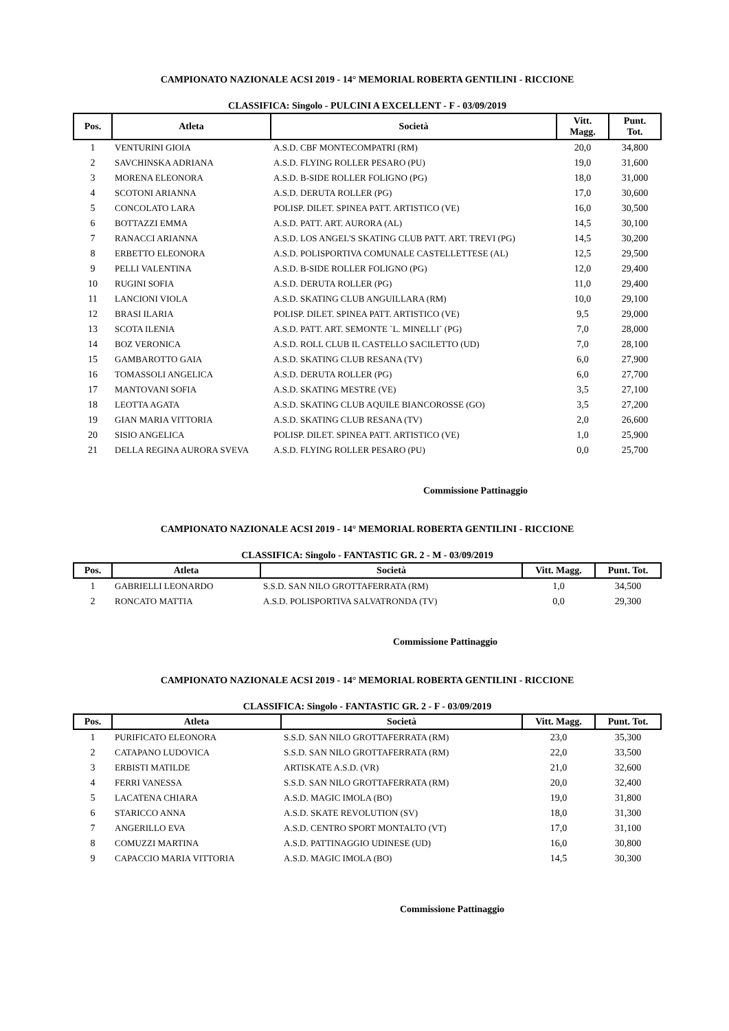CAMPIONATO NAZIONALE ACSI 2019 - 14° MEMORIAL ROBERTA GENTILINI - RICCIONE
CLASSIFICA: Singolo - PULCINI A EXCELLENT - F - 03/09/2019
| Pos. | Atleta | Società | Vitt. Magg. | Punt. Tot. |
| --- | --- | --- | --- | --- |
| 1 | VENTURINI GIOIA | A.S.D. CBF MONTECOMPATRI (RM) | 20,0 | 34,800 |
| 2 | SAVCHINSKA ADRIANA | A.S.D. FLYING ROLLER PESARO (PU) | 19,0 | 31,600 |
| 3 | MORENA ELEONORA | A.S.D. B-SIDE ROLLER FOLIGNO (PG) | 18,0 | 31,000 |
| 4 | SCOTONI ARIANNA | A.S.D. DERUTA ROLLER (PG) | 17,0 | 30,600 |
| 5 | CONCOLATO LARA | POLISP. DILET. SPINEA PATT. ARTISTICO (VE) | 16,0 | 30,500 |
| 6 | BOTTAZZI EMMA | A.S.D. PATT. ART. AURORA (AL) | 14,5 | 30,100 |
| 7 | RANACCI ARIANNA | A.S.D. LOS ANGEL'S SKATING CLUB PATT. ART. TREVI (PG) | 14,5 | 30,200 |
| 8 | ERBETTO ELEONORA | A.S.D. POLISPORTIVA COMUNALE CASTELLETTESE (AL) | 12,5 | 29,500 |
| 9 | PELLI VALENTINA | A.S.D. B-SIDE ROLLER FOLIGNO (PG) | 12,0 | 29,400 |
| 10 | RUGINI SOFIA | A.S.D. DERUTA ROLLER (PG) | 11,0 | 29,400 |
| 11 | LANCIONI VIOLA | A.S.D. SKATING CLUB ANGUILLARA (RM) | 10,0 | 29,100 |
| 12 | BRASI ILARIA | POLISP. DILET. SPINEA PATT. ARTISTICO (VE) | 9,5 | 29,000 |
| 13 | SCOTA ILENIA | A.S.D. PATT. ART. SEMONTE `L. MINELLI` (PG) | 7,0 | 28,000 |
| 14 | BOZ VERONICA | A.S.D. ROLL CLUB IL CASTELLO SACILETTO (UD) | 7,0 | 28,100 |
| 15 | GAMBAROTTO GAIA | A.S.D. SKATING CLUB RESANA (TV) | 6,0 | 27,900 |
| 16 | TOMASSOLI ANGELICA | A.S.D. DERUTA ROLLER (PG) | 6,0 | 27,700 |
| 17 | MANTOVANI SOFIA | A.S.D. SKATING MESTRE (VE) | 3,5 | 27,100 |
| 18 | LEOTTA AGATA | A.S.D. SKATING CLUB AQUILE BIANCOROSSE (GO) | 3,5 | 27,200 |
| 19 | GIAN MARIA VITTORIA | A.S.D. SKATING CLUB RESANA (TV) | 2,0 | 26,600 |
| 20 | SISIO ANGELICA | POLISP. DILET. SPINEA PATT. ARTISTICO (VE) | 1,0 | 25,900 |
| 21 | DELLA REGINA AURORA SVEVA | A.S.D. FLYING ROLLER PESARO (PU) | 0,0 | 25,700 |
Commissione Pattinaggio
CAMPIONATO NAZIONALE ACSI 2019 - 14° MEMORIAL ROBERTA GENTILINI - RICCIONE
CLASSIFICA: Singolo - FANTASTIC GR. 2 - M - 03/09/2019
| Pos. | Atleta | Società | Vitt. Magg. | Punt. Tot. |
| --- | --- | --- | --- | --- |
| 1 | GABRIELLI LEONARDO | S.S.D. SAN NILO GROTTAFERRATA (RM) | 1,0 | 34,500 |
| 2 | RONCATO MATTIA | A.S.D. POLISPORTIVA SALVATRONDA (TV) | 0,0 | 29,300 |
Commissione Pattinaggio
CAMPIONATO NAZIONALE ACSI 2019 - 14° MEMORIAL ROBERTA GENTILINI - RICCIONE
CLASSIFICA: Singolo - FANTASTIC GR. 2 - F - 03/09/2019
| Pos. | Atleta | Società | Vitt. Magg. | Punt. Tot. |
| --- | --- | --- | --- | --- |
| 1 | PURIFICATO ELEONORA | S.S.D. SAN NILO GROTTAFERRATA (RM) | 23,0 | 35,300 |
| 2 | CATAPANO LUDOVICA | S.S.D. SAN NILO GROTTAFERRATA (RM) | 22,0 | 33,500 |
| 3 | ERBISTI MATILDE | ARTISKATE A.S.D. (VR) | 21,0 | 32,600 |
| 4 | FERRI VANESSA | S.S.D. SAN NILO GROTTAFERRATA (RM) | 20,0 | 32,400 |
| 5 | LACATENA CHIARA | A.S.D. MAGIC IMOLA (BO) | 19,0 | 31,800 |
| 6 | STARICCO ANNA | A.S.D. SKATE REVOLUTION (SV) | 18,0 | 31,300 |
| 7 | ANGERILLO EVA | A.S.D. CENTRO SPORT MONTALTO (VT) | 17,0 | 31,100 |
| 8 | COMUZZI MARTINA | A.S.D. PATTINAGGIO UDINESE (UD) | 16,0 | 30,800 |
| 9 | CAPACCIO MARIA VITTORIA | A.S.D. MAGIC IMOLA (BO) | 14,5 | 30,300 |
Commissione Pattinaggio